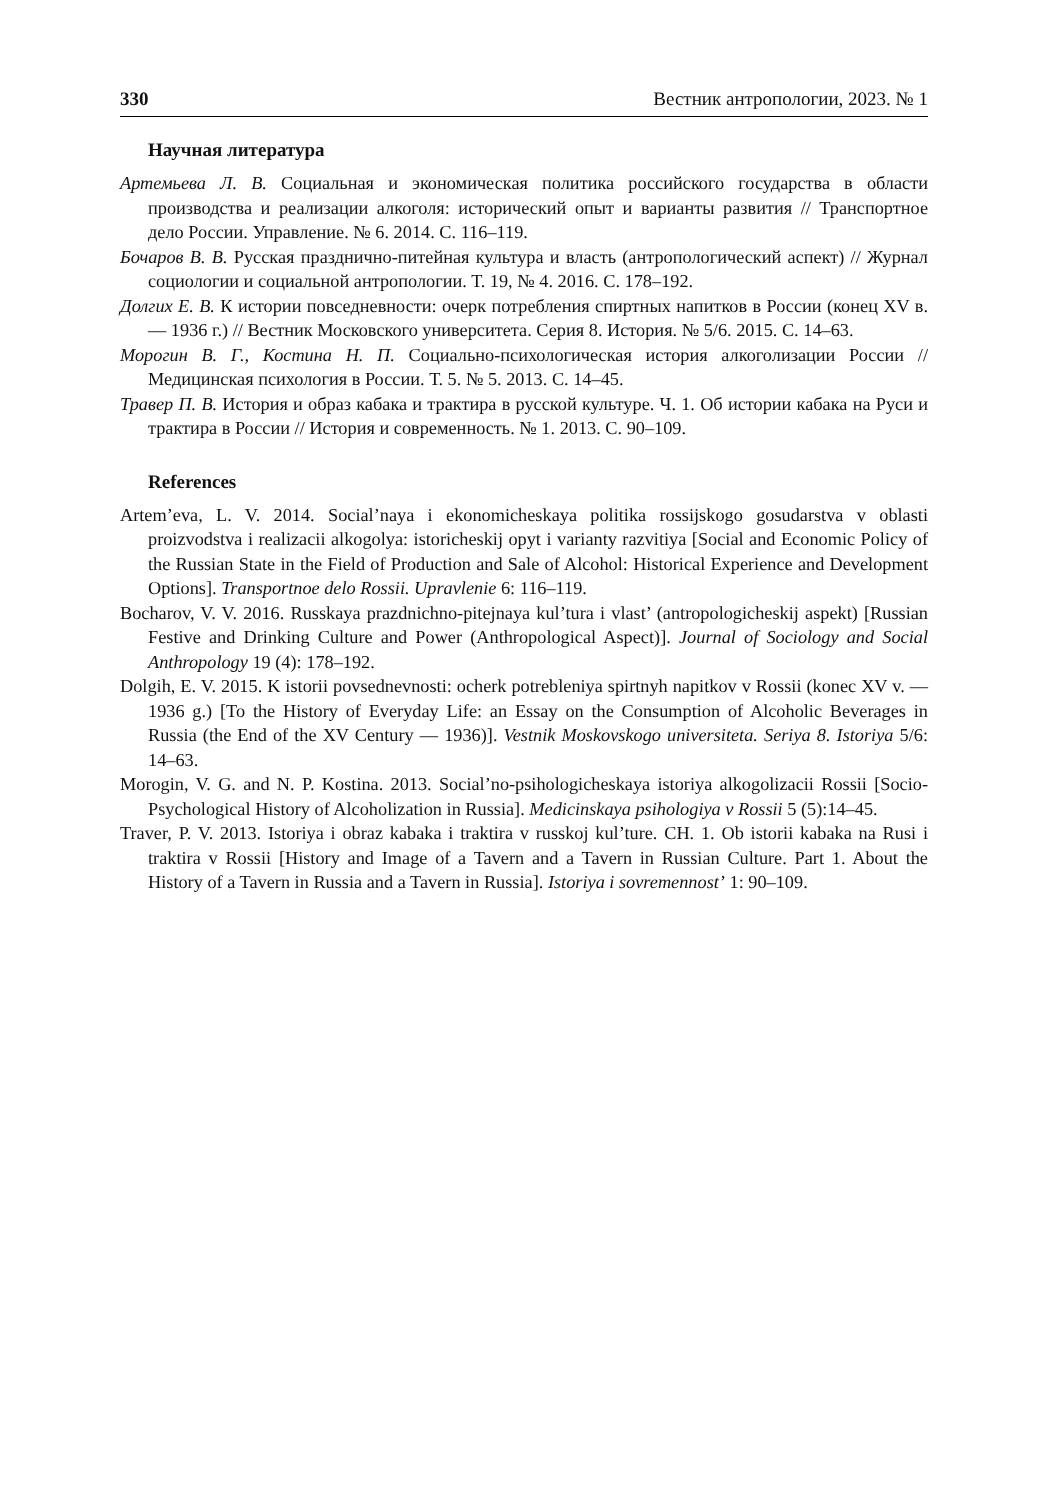330 Вестник антропологии, 2023. № 1
Научная литература
Артемьева Л. В. Социальная и экономическая политика российского государства в области производства и реализации алкоголя: исторический опыт и варианты развития // Транспортное дело России. Управление. № 6. 2014. С. 116–119.
Бочаров В. В. Русская празднично-питейная культура и власть (антропологический аспект) // Журнал социологии и социальной антропологии. Т. 19, № 4. 2016. С. 178–192.
Долгих Е. В. К истории повседневности: очерк потребления спиртных напитков в России (конец XV в. — 1936 г.) // Вестник Московского университета. Серия 8. История. № 5/6. 2015. С. 14–63.
Морогин В. Г., Костина Н. П. Социально-психологическая история алкоголизации России // Медицинская психология в России. Т. 5. № 5. 2013. С. 14–45.
Травер П. В. История и образ кабака и трактира в русской культуре. Ч. 1. Об истории кабака на Руси и трактира в России // История и современность. № 1. 2013. С. 90–109.
References
Artem’eva, L. V. 2014. Social’naya i ekonomicheskaya politika rossijskogo gosudarstva v oblasti proizvodstva i realizacii alkogolya: istoricheskij opyt i varianty razvitiya [Social and Economic Policy of the Russian State in the Field of Production and Sale of Alcohol: Historical Experience and Development Options]. Transportnoe delo Rossii. Upravlenie 6: 116–119.
Bocharov, V. V. 2016. Russkaya prazdnichno-pitejnaya kul’tura i vlast’ (antropologicheskij aspekt) [Russian Festive and Drinking Culture and Power (Anthropological Aspect)]. Journal of Sociology and Social Anthropology 19 (4): 178–192.
Dolgih, E. V. 2015. K istorii povsednevnosti: ocherk potrebleniya spirtnyh napitkov v Rossii (konec XV v. — 1936 g.) [To the History of Everyday Life: an Essay on the Consumption of Alcoholic Beverages in Russia (the End of the XV Century — 1936)]. Vestnik Moskovskogo universiteta. Seriya 8. Istoriya 5/6: 14–63.
Morogin, V. G. and N. P. Kostina. 2013. Social’no-psihologicheskaya istoriya alkogolizacii Rossii [Socio-Psychological History of Alcoholization in Russia]. Medicinskaya psihologiya v Rossii 5 (5):14–45.
Traver, P. V. 2013. Istoriya i obraz kabaka i traktira v russkoj kul’ture. CH. 1. Ob istorii kabaka na Rusi i traktira v Rossii [History and Image of a Tavern and a Tavern in Russian Culture. Part 1. About the History of a Tavern in Russia and a Tavern in Russia]. Istoriya i sovremennost’ 1: 90–109.